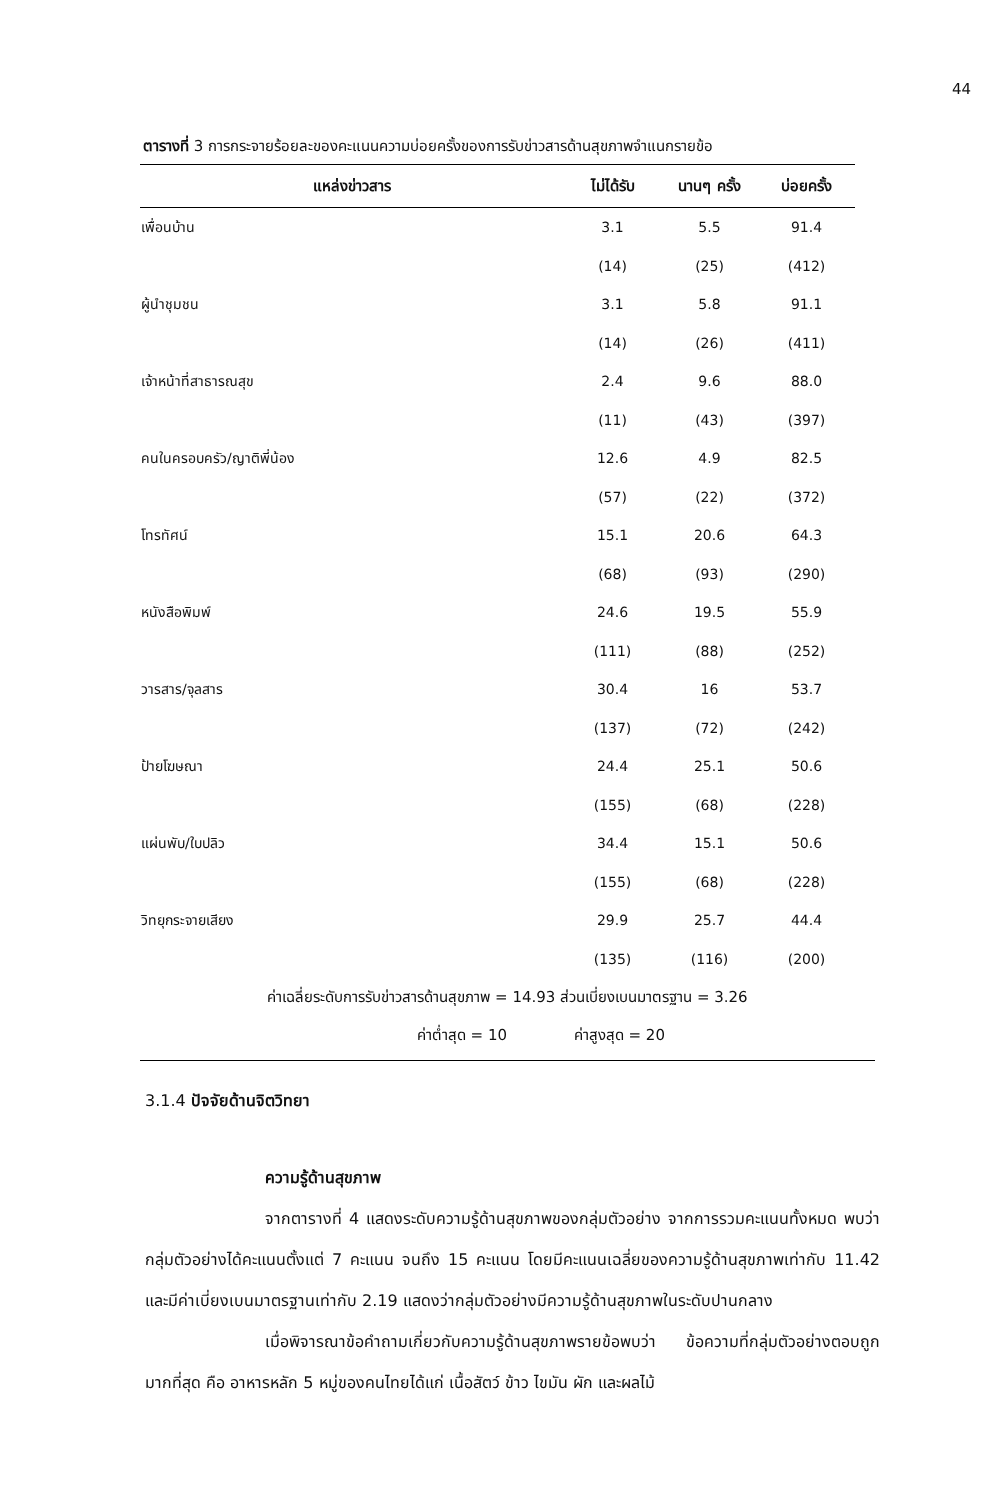44
ตารางที่ 3 การกระจายร้อยละของคะแนนความบ่อยครั้งของการรับข่าวสารด้านสุขภาพจำแนกรายข้อ
| แหล่งข่าวสาร | ไม่ได้รับ | นานๆ ครั้ง | บ่อยครั้ง |
| --- | --- | --- | --- |
| เพื่อนบ้าน | 3.1 | 5.5 | 91.4 |
| | (14) | (25) | (412) |
| ผู้นำชุมชน | 3.1 | 5.8 | 91.1 |
| | (14) | (26) | (411) |
| เจ้าหน้าที่สาธารณสุข | 2.4 | 9.6 | 88.0 |
| | (11) | (43) | (397) |
| คนในครอบครัว/ญาติพี่น้อง | 12.6 | 4.9 | 82.5 |
| | (57) | (22) | (372) |
| โทรทัศน์ | 15.1 | 20.6 | 64.3 |
| | (68) | (93) | (290) |
| หนังสือพิมพ์ | 24.6 | 19.5 | 55.9 |
| | (111) | (88) | (252) |
| วารสาร/จุลสาร | 30.4 | 16 | 53.7 |
| | (137) | (72) | (242) |
| ป้ายโฆษณา | 24.4 | 25.1 | 50.6 |
| | (155) | (68) | (228) |
| แผ่นพับ/ใบปลิว | 34.4 | 15.1 | 50.6 |
| | (155) | (68) | (228) |
| วิทยุกระจายเสียง | 29.9 | 25.7 | 44.4 |
| | (135) | (116) | (200) |
ค่าเฉลี่ยระดับการรับข่าวสารด้านสุขภาพ = 14.93 ส่วนเบี่ยงเบนมาตรฐาน = 3.26
ค่าต่ำสุด = 10 ค่าสูงสุด = 20
3.1.4 ปัจจัยด้านจิตวิทยา
ความรู้ด้านสุขภาพ
จากตารางที่ 4 แสดงระดับความรู้ด้านสุขภาพของกลุ่มตัวอย่าง จากการรวมคะแนนทั้งหมด พบว่า กลุ่มตัวอย่างได้คะแนนตั้งแต่ 7 คะแนน จนถึง 15 คะแนน โดยมีคะแนนเฉลี่ยของความรู้ด้านสุขภาพเท่ากับ 11.42 และมีค่าเบี่ยงเบนมาตรฐานเท่ากับ 2.19 แสดงว่ากลุ่มตัวอย่างมีความรู้ด้านสุขภาพในระดับปานกลาง
เมื่อพิจารณาข้อคำถามเกี่ยวกับความรู้ด้านสุขภาพรายข้อพบว่า ข้อความที่กลุ่มตัวอย่างตอบถูกมากที่สุด คือ อาหารหลัก 5 หมู่ของคนไทยได้แก่ เนื้อสัตว์ ข้าว ไขมัน ผัก และผลไม้